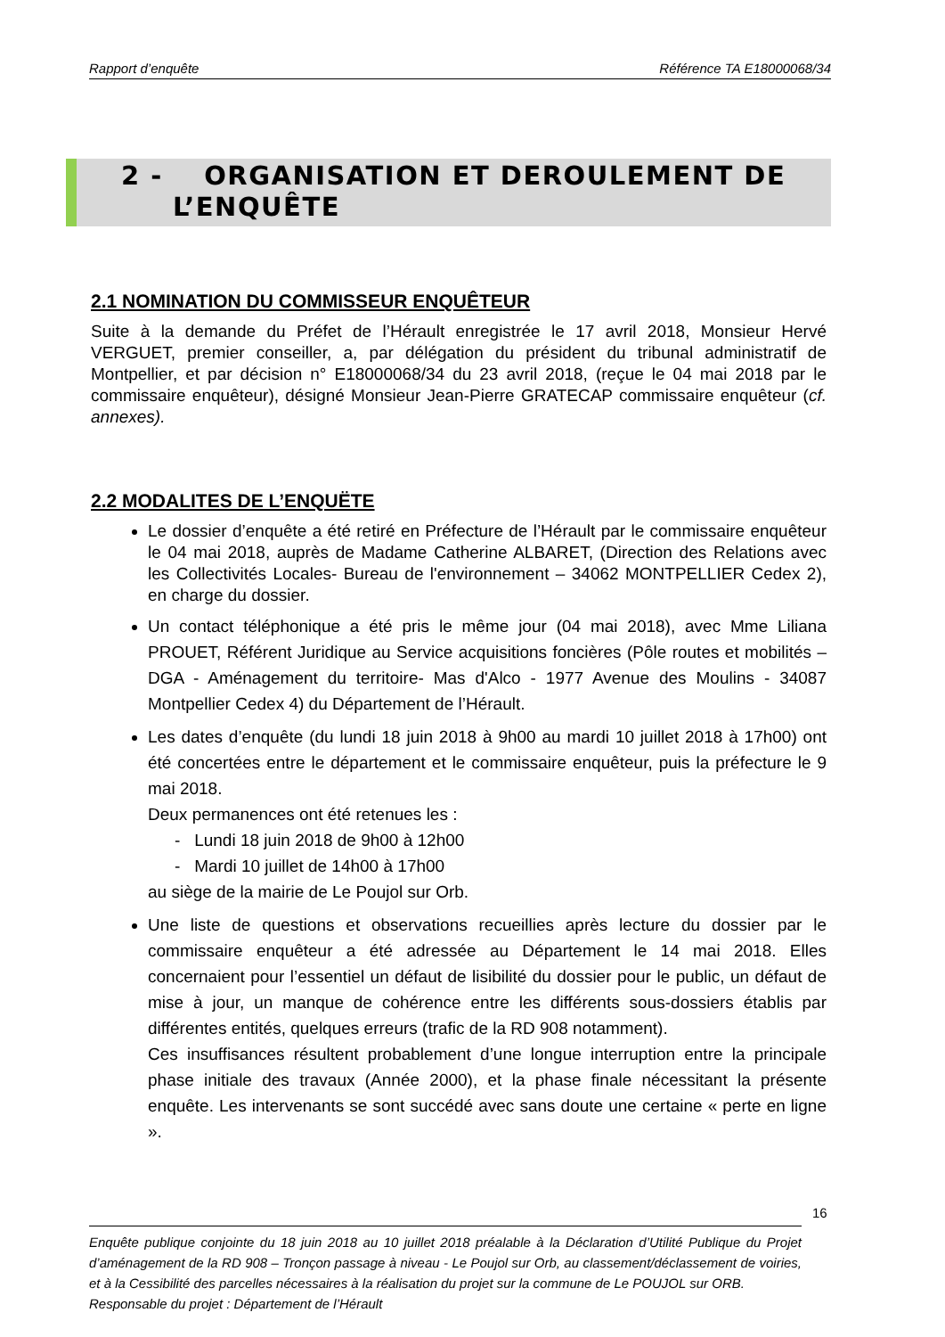Rapport d’enquête Référence TA E18000068/34
2 - ORGANISATION ET DEROULEMENT DE
L’ENQUÊTE
2.1 NOMINATION DU COMMISSEUR ENQUÊTEUR
Suite à la demande du Préfet de l’Hérault enregistrée le 17 avril 2018, Monsieur Hervé VERGUET, premier conseiller, a, par délégation du président du tribunal administratif de Montpellier, et par décision n° E18000068/34 du 23 avril 2018, (reçue le 04 mai 2018 par le commissaire enquêteur), désigné Monsieur Jean-Pierre GRATECAP commissaire enquêteur (cf. annexes).
2.2 MODALITES DE L’ENQUËTE
Le dossier d’enquête a été retiré en Préfecture de l’Hérault par le commissaire enquêteur le 04 mai 2018, auprès de Madame Catherine ALBARET, (Direction des Relations avec les Collectivités Locales- Bureau de l'environnement – 34062 MONTPELLIER Cedex 2), en charge du dossier.
Un contact téléphonique a été pris le même jour (04 mai 2018), avec Mme Liliana PROUET, Référent Juridique au Service acquisitions foncières (Pôle routes et mobilités – DGA - Aménagement du territoire- Mas d'Alco - 1977 Avenue des Moulins - 34087 Montpellier Cedex 4) du Département de l’Hérault.
Les dates d’enquête (du lundi 18 juin 2018 à 9h00 au mardi 10 juillet 2018 à 17h00) ont été concertées entre le département et le commissaire enquêteur, puis la préfecture le 9 mai 2018.
Deux permanences ont été retenues les :
- Lundi 18 juin 2018 de 9h00 à 12h00
- Mardi 10 juillet de 14h00 à 17h00
au siège de la mairie de Le Poujol sur Orb.
Une liste de questions et observations recueillies après lecture du dossier par le commissaire enquêteur a été adressée au Département le 14 mai 2018. Elles concernaient pour l’essentiel un défaut de lisibilité du dossier pour le public, un défaut de mise à jour, un manque de cohérence entre les différents sous-dossiers établis par différentes entités, quelques erreurs (trafic de la RD 908 notamment).
Ces insuffisances résultent probablement d’une longue interruption entre la principale phase initiale des travaux (Année 2000), et la phase finale nécessitant la présente enquête. Les intervenants se sont succédé avec sans doute une certaine « perte en ligne ».
16
Enquête publique conjointe du 18 juin 2018 au 10 juillet 2018 préalable à la Déclaration d’Utilité Publique du Projet d’aménagement de la RD 908 – Tronçon passage à niveau - Le Poujol sur Orb, au classement/déclassement de voiries, et à la Cessibilité des parcelles nécessaires à la réalisation du projet sur la commune de Le POUJOL sur ORB.
Responsable du projet : Département de l’Hérault